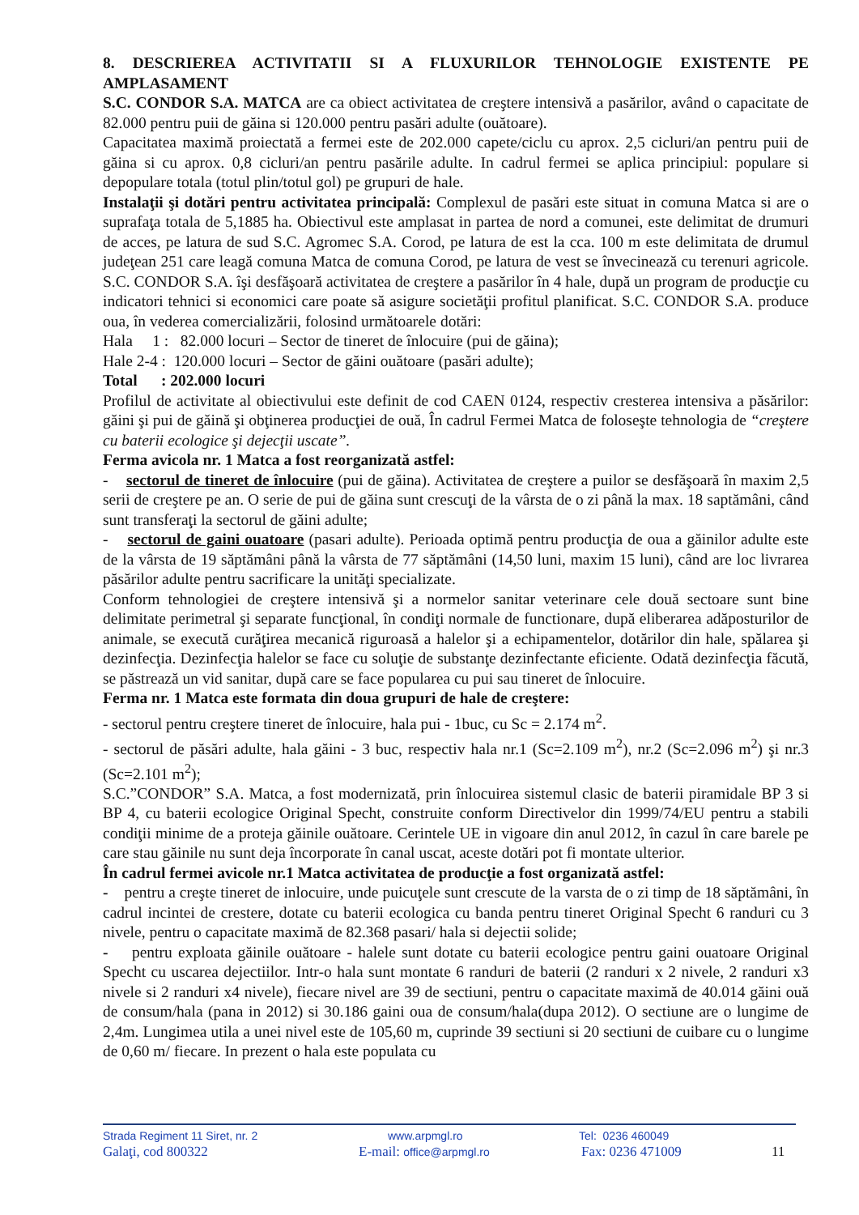8. DESCRIEREA ACTIVITATII SI A FLUXURILOR TEHNOLOGIE EXISTENTE PE AMPLASAMENT
S.C. CONDOR S.A. MATCA are ca obiect activitatea de creştere intensivă a pasărilor, având o capacitate de 82.000 pentru puii de găina si 120.000 pentru pasări adulte (ouătoare).
Capacitatea maximă proiectată a fermei este de 202.000 capete/ciclu cu aprox. 2,5 cicluri/an pentru puii de găina si cu aprox. 0,8 cicluri/an pentru pasările adulte. In cadrul fermei se aplica principiul: populare si depopulare totala (totul plin/totul gol) pe grupuri de hale.
Instalaţii şi dotări pentru activitatea principală: Complexul de pasări este situat in comuna Matca si are o suprafaţa totala de 5,1885 ha. Obiectivul este amplasat in partea de nord a comunei, este delimitat de drumuri de acces, pe latura de sud S.C. Agromec S.A. Corod, pe latura de est la cca. 100 m este delimitata de drumul judeţean 251 care leagă comuna Matca de comuna Corod, pe latura de vest se învecinează cu terenuri agricole. S.C. CONDOR S.A. îşi desfăşoară activitatea de creştere a pasărilor în 4 hale, după un program de producţie cu indicatori tehnici si economici care poate să asigure societăţii profitul planificat. S.C. CONDOR S.A. produce oua, în vederea comercializării, folosind următoarele dotări:
Hala 1 : 82.000 locuri – Sector de tineret de înlocuire (pui de găina);
Hale 2-4 : 120.000 locuri – Sector de găini ouătoare (pasări adulte);
Total : 202.000 locuri
Profilul de activitate al obiectivului este definit de cod CAEN 0124, respectiv cresterea intensiva a păsărilor: găini şi pui de găină şi obţinerea producţiei de ouă, În cadrul Fermei Matca de foloseşte tehnologia de “creştere cu baterii ecologice şi dejecţii uscate”.
Ferma avicola nr. 1 Matca a fost reorganizată astfel:
- sectorul de tineret de înlocuire (pui de găina). Activitatea de creştere a puilor se desfăşoară în maxim 2,5 serii de creştere pe an. O serie de pui de găina sunt crescuţi de la vârsta de o zi până la max. 18 saptămâni, când sunt transferaţi la sectorul de găini adulte;
- sectorul de gaini ouatoare (pasari adulte). Perioada optimă pentru producţia de oua a găinilor adulte este de la vârsta de 19 săptămâni până la vârsta de 77 săptămâni (14,50 luni, maxim 15 luni), când are loc livrarea păsărilor adulte pentru sacrificare la unităţi specializate.
Conform tehnologiei de creştere intensivă şi a normelor sanitar veterinare cele două sectoare sunt bine delimitate perimetral şi separate funcţional, în condiţi normale de functionare, după eliberarea adăposturilor de animale, se execută curăţirea mecanică riguroasă a halelor şi a echipamentelor, dotărilor din hale, spălarea şi dezinfecţia. Dezinfecţia halelor se face cu soluţie de substanţe dezinfectante eficiente. Odată dezinfecţia făcută, se păstrează un vid sanitar, după care se face popularea cu pui sau tineret de înlocuire.
Ferma nr. 1 Matca este formata din doua grupuri de hale de creştere:
- sectorul pentru creştere tineret de înlocuire, hala pui - 1buc, cu Sc = 2.174 m<sup>2</sup>.
- sectorul de păsări adulte, hala găini - 3 buc, respectiv hala nr.1 (Sc=2.109 m<sup>2</sup>), nr.2 (Sc=2.096 m<sup>2</sup>) şi nr.3 (Sc=2.101 m<sup>2</sup>);
S.C.”CONDOR” S.A. Matca, a fost modernizată, prin înlocuirea sistemul clasic de baterii piramidale BP 3 si BP 4, cu baterii ecologice Original Specht, construite conform Directivelor din 1999/74/EU pentru a stabili condiţii minime de a proteja găinile ouătoare. Cerintele UE in vigoare din anul 2012, în cazul în care barele pe care stau găinile nu sunt deja încorporate în canal uscat, aceste dotări pot fi montate ulterior.
În cadrul fermei avicole nr.1 Matca activitatea de producţie a fost organizată astfel:
- pentru a creşte tineret de inlocuire, unde puicuţele sunt crescute de la varsta de o zi timp de 18 săptămâni, în cadrul incintei de crestere, dotate cu baterii ecologica cu banda pentru tineret Original Specht 6 randuri cu 3 nivele, pentru o capacitate maximă de 82.368 pasari/ hala si dejectii solide;
- pentru exploata găinile ouătoare - halele sunt dotate cu baterii ecologice pentru gaini ouatoare Original Specht cu uscarea dejectiilor. Intr-o hala sunt montate 6 randuri de baterii (2 randuri x 2 nivele, 2 randuri x3 nivele si 2 randuri x4 nivele), fiecare nivel are 39 de sectiuni, pentru o capacitate maximă de 40.014 găini ouă de consum/hala (pana in 2012) si 30.186 gaini oua de consum/hala(dupa 2012). O sectiune are o lungime de 2,4m. Lungimea utila a unei nivel este de 105,60 m, cuprinde 39 sectiuni si 20 sectiuni de cuibare cu o lungime de 0,60 m/ fiecare. In prezent o hala este populata cu
Strada Regiment 11 Siret, nr. 2 www.arpmgl.ro Tel: 0236 460049
Galaţi, cod 800322 E-mail: office@arpmgl.ro Fax: 0236 471009 11